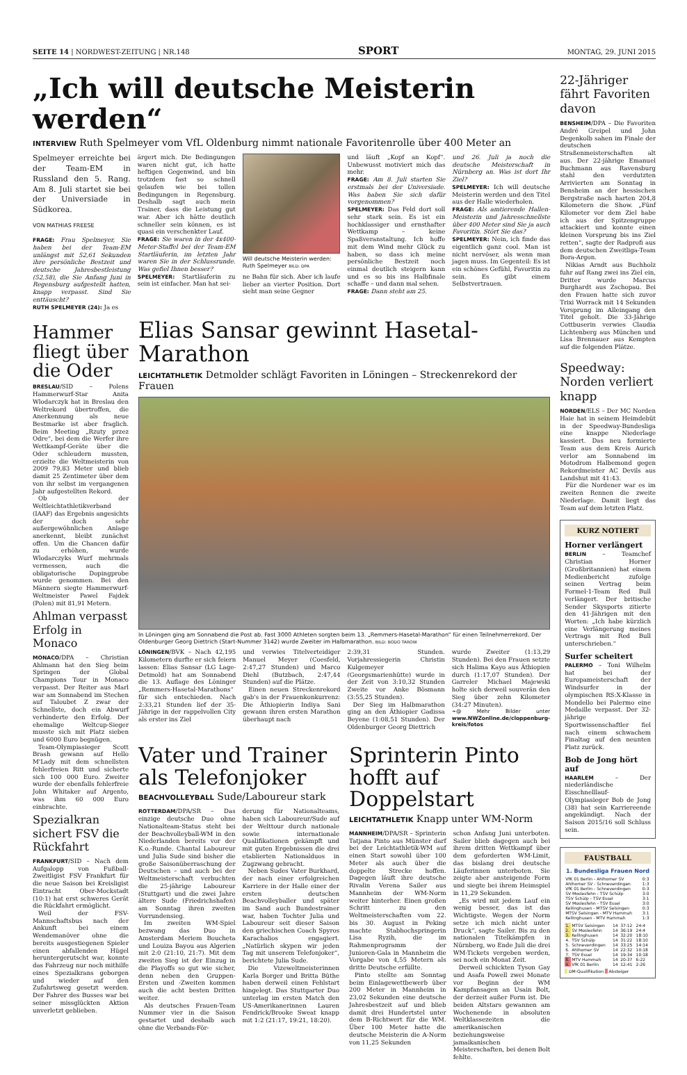SEITE 14 | NORDWEST-ZEITUNG | NR.148 SPORT MONTAG, 29. JUNI 2015
„Ich will deutsche Meisterin werden“
INTERVIEW Ruth Spelmeyer vom VfL Oldenburg nimmt nationale Favoritenrolle über 400 Meter an
Spelmeyer erreichte bei der Team-EM in Russland den 5. Rang. Am 8. Juli startet sie bei der Universiade in Südkorea.
VON MATHIAS FREESE
FRAGE: Frau Spelmeyer, Sie haben bei der Team-EM unlängst mit 52,61 Sekunden ihre persönliche Bestzeit und deutsche Jahresbestleistung (52,58), die Sie Anfang Juni in Regensburg aufgestellt hatten, knapp verpasst. Sind Sie enttäuscht?
RUTH SPELMEYER (24): Ja es
ärgert mich. Die Bedingungen waren nicht gut, ich hatte heftigen Gegenwind, und bin trotzdem fast so schnell gelaufen wie bei tollen Bedingungen in Regensburg. Deshalb sagt auch mein Trainer, dass die Leistung gut war. Aber ich hätte deutlich schneller sein können, es ist quasi ein verschenkter Lauf.
FRAGE: Sie waren in der 4x400-Meter-Staffel bei der Team-EM Startläuferin, im letzten Jahr waren Sie in der Schlussrunde. Was gefiel Ihnen besser?
SPELMEYER: Startläuferin zu sein ist einfacher. Man hat sei-
Will deutsche Meisterin werden: Ruth Spelmeyer BILD: DPA
ne Bahn für sich. Aber ich laufe lieber an vierter Position. Dort sieht man seine Gegner
und läuft „Kopf an Kopf“. Unbewusst motiviert mich das mehr.
FRAGE: Am 8. Juli starten Sie erstmals bei der Universiade. Was haben Sie sich dafür vorgenommen?
SPELMEYER: Das Feld dort soll sehr stark sein. Es ist ein hochklassiger und ernsthafter Wettkamp – keine Spaßveranstaltung. Ich hoffe mit dem Wind mehr Glück zu haben, so dass ich meine persönliche Bestzeit noch einmal deutlich steigern kann und es so bis ins Halbfinale schaffe – und dann mal sehen.
FRAGE: Dann steht am 25.
und 26. Juli ja noch die deutsche Meisterschaft in Nürnberg an. Was ist dort Ihr Ziel?
SPELMEYER: Ich will deutsche Meisterin werden und den Titel aus der Halle wiederholen.
FRAGE: Als amtierende Hallen-Meisterin und Jahresschnellste über 400 Meter sind Sie ja auch Favoritin. Stört Sie das?
SPELMEYER: Nein, ich finde das eigentlich ganz cool. Man ist nicht nervöser, als wenn man jagen muss. Im Gegenteil: Es ist ein schönes Gefühl, Favoritin zu sein. Es gibt einem Selbstvertrauen.
Hammer fliegt über die Oder
BRESLAU/SID – Polens Hammerwurf-Star Anita Wlodarczyk hat in Breslau den Weltrekord übertroffen, die Anerkennung als neue Bestmarke ist aber fraglich. Beim Meeting „Rzuty przez Odre“, bei dem die Werfer ihre Wettkampf-Geräte über die Oder schleudern mussten, erzielte die Weltmeisterin von 2009 79,83 Meter und blieb damit 25 Zentimeter über dem von ihr selbst im vergangenen Jahr aufgestellten Rekord.
Ob der Weltleichtathletikverband (IAAF) das Ergebnis angesichts der doch sehr außergewöhnlichen Anlage anerkennt, bleibt zunächst offen. Um die Chancen dafür zu erhöhen, wurde Wlodarczyks Wurf mehrmals vermessen, auch die obligatorische Dopingprobe wurde genommen. Bei den Männern siegte Hammerwurf-Weltmeister Pawel Fajdek (Polen) mit 81,91 Metern.
Ahlman verpasst Erfolg in Monaco
MONACO/DPA – Christian Ahlmann hat den Sieg beim Springen der Global Champions Tour in Monaco verpasst. Der Reiter aus Marl war am Sonnabend im Stechen auf Taloubet Z zwar der Schnellste, doch ein Abwurf verhinderte den Erfolg. Der ehemalige Weltcup-Sieger musste sich mit Platz sieben und 6000 Euro begnügen.
Team-Olympiasieger Scott Brash gewann auf Hello M'Lady mit dem schnellsten fehlerfreien Ritt und sicherte sich 100 000 Euro. Zweiter wurde der ebenfalls fehlerfreie John Whitaker auf Argento, was ihm 60 000 Euro einbrachte.
Spezialkran sichert FSV die Rückfahrt
FRANKFURT/SID – Nach dem Aufgalopp von Fußball-Zweitligist FSV Frankfurt für die neue Saison bei Kreisligist Eintracht Ober-Mockstadt (10:1) hat erst schweres Gerät die Rückfahrt ermöglicht.
Weil der FSV-Mannschaftsbus nach der Ankunft bei einem Wendemanöver ohne die bereits ausgestiegenen Spieler einen abfallenden Hügel heruntergerutscht war, konnte das Fahrzeug nur noch mithilfe eines Spezialkrans geborgen und wieder auf den Zufahrtsweg gesetzt werden. Der Fahrer des Busses war bei seiner missglückten Aktion unverletzt geblieben.
Elias Sansar gewinnt Hasetal-Marathon
LEICHTATHLETIK Detmolder schlägt Favoriten in Löningen – Streckenrekord der Frauen
In Löningen ging am Sonnabend die Post ab. Fast 3000 Athleten sorgten beim 13. „Remmers-Hasetal-Marathon“ für einen Teilnehmerrekord. Der Oldenburger Georg Diettrich (Start-Nummer 3142) wurde Zweiter im Halbmarathon. BILD: BODO TAROW
LÖNINGEN/BVK – Nach 42,195 Kilometern durfte er sich feiern lassen: Elias Sansar (LG Lage-Detmold) hat am Sonnabend die 13. Auflage des Löninger „Remmers-Hasetal-Marathons“ für sich entschieden. Nach 2:33,21 Stunden lief der 35-Jährige in der rappelvollen City als erster ins Ziel
und verwies Titelverteidiger Manuel Meyer (Coesfeld, 2:47,27 Stunden) und Marco Diehl (Butzbach, 2:47,44 Stunden) auf die Plätze.
Einen neuen Streckenrekord gab's in der Frauenkonkurrenz: Die Äthiopierin Indiya Sani gewann ihren ersten Marathon überhaupt nach
2:39,31 Stunden. Vorjahressiegerin Christin Kulgemeyer (Georgsmarienhütte) wurde in der Zeit von 3:10,32 Stunden Zweite vor Anke Bösmann (3:55,25 Stunden).
Der Sieg im Halbmarathon ging an den Äthiopier Gadissa Beyene (1:08,51 Stunden). Der Oldenburger Georg Diettrich
wurde Zweiter (1:13,29 Stunden). Bei den Frauen setzte sich Halima Kayo aus Äthiopien durch (1:17,07 Stunden). Der Garreler Michael Majewski holte sich derweil souverän den Sieg über zehn Kilometer (34:27 Minuten).
➛@ Mehr Bilder unter www.NWZonline.de/cloppenburg-kreis/fotos
Vater und Trainer als Telefonjoker
BEACHVOLLEYBALL Sude/Laboureur stark
ROTTERDAM/DPA/SR – Das einzige deutsche Duo ohne Nationalteam-Status steht bei der Beachvolleyball-WM in den Niederlanden bereits vor der K.o.-Runde. Chantal Laboureur und Julia Sude sind bisher die große Saisonüberraschung der Deutschen – und auch bei der Weltmeisterschaft verbuchten die 25-jährige Laboureur (Stuttgart) und die zwei Jahre ältere Sude (Friedrichshafen) am Sonntag ihren zweiten Vorrundensieg.
Im zweiten WM-Spiel bezwang das Duo in Amsterdam Meriem Boucheta und Louiza Bayou aus Algerien mit 2:0 (21:10, 21:7). Mit dem zweiten Sieg ist der Einzug in die Playoffs so gut wie sicher, denn neben den Gruppen-Ersten und -Zweiten kommen auch die acht besten Dritten weiter.
Als deutsches Frauen-Team Nummer vier in die Saison gestartet und deshalb auch ohne die Verbands-För-
derung für Nationalteams, haben sich Laboureur/Sude auf der Welttour durch nationale sowie internationale Qualifikationen gekämpft und mit guten Ergebnissen die drei etablierten Nationalduos in Zugzwang gebracht.
Neben Sudes Vater Burkhard, der nach einer erfolgreichen Karriere in der Halle einer der ersten deutschen Beachvolleyballer und später im Sand auch Bundestrainer war, haben Tochter Julia und Laboureur seit dieser Saison den griechischen Coach Spyros Karachalios engagiert. „Natürlich skypen wir jeden Tag mit unserem Telefonjoker“, berichtete Julia Sude.
Die Vizeweltmeisterinnen Karla Borger und Britta Büthe haben derweil einen Fehlstart hingelegt. Das Stuttgarter Duo unterlag im ersten Match den US-Amerikanerinnen Lauren Fendrick/Brooke Sweat knapp mit 1:2 (21:17, 19:21, 18:20).
Sprinterin Pinto hofft auf Doppelstart
LEICHTATHLETIK Knapp unter WM-Norm
MANNHEIM/DPA/SR – Sprinterin Tatjana Pinto aus Münster darf bei der Leichtathletik-WM auf einen Start sowohl über 100 Meter als auch über die doppelte Strecke hoffen. Dagegen läuft ihre deutsche Rivalin Verena Sailer aus Mannheim der WM-Norm weiter hinterher. Einen großen Schritt zu den Weltmeisterschaften vom 22. bis 30. August in Peking machte Stabhochspringerin Lisa Ryzih, die im Rahmenprogramm der Junioren-Gala in Mannheim die Vorgabe von 4,55 Metern als dritte Deutsche erfüllte.
Pinto stellte am Sonntag beim Einlagewettbewerb über 200 Meter in Mannheim in 23,02 Sekunden eine deutsche Jahresbestzeit auf und blieb damit drei Hundertstel unter dem B-Richtwert für die WM. Über 100 Meter hatte die deutsche Meisterin die A-Norm von 11,25 Sekunden
schon Anfang Juni unterboten. Sailer blieb dagegen auch bei ihrem dritten Wettkampf über dem geforderten WM-Limit, das bislang drei deutsche Läuferinnen unterboten. Sie zeigte aber ansteigende Form und siegte bei ihrem Heimspiel in 11,29 Sekunden.
„Es wird mit jedem Lauf ein wenig besser, das ist das Wichtigste. Wegen der Norm setze ich mich nicht unter Druck“, sagte Sailer. Bis zu den nationalen Titelkämpfen in Nürnberg, wo Ende Juli die drei WM-Tickets vergeben werden, sei noch ein Monat Zeit.
Derweil schickten Tyson Gay und Asafa Powell zwei Monate vor Beginn der WM Kampfansagen an Usain Bolt, der derzeit außer Form ist. Die beiden Altstars gewannen am Wochenende in absoluten Weltklassezeiten die amerikanischen beziehungsweise jamaikanischen Meisterschaften, bei denen Bolt fehlte.
22-Jähriger fährt Favoriten davon
BENSHEIM/DPA – Die Favoriten André Greipel und John Degenkolb sahen im Finale der deutschen Straßenmeisterschaften alt aus. Der 22-jährige Emanuel Buchmann aus Ravensburg stahl den verdutzten Arrivierten am Sonntag in Bensheim an der hessischen Bergstraße nach harten 204,8 Kilometern die Show. „Fünf Kilometer vor dem Ziel habe ich aus der Spitzengruppe attackiert und konnte einen kleinen Vorsprung bis ins Ziel retten“, sagte der Radprofi aus dem deutschen Zweitliga-Team Bora-Argon.
Nikias Arndt aus Buchholz fuhr auf Rang zwei ins Ziel ein, Dritter wurde Marcus Burghardt aus Zschopau. Bei den Frauen hatte sich zuvor Trixi Worrack mit 14 Sekunden Vorsprung im Alleingang den Titel geholt. Die 33-Jährige Cottbuserin verwies Claudia Lichtenberg aus München und Lisa Brennauer aus Kempten auf die folgenden Plätze.
Speedway: Norden verliert knapp
NORDEN/ELS – Der MC Norden Haie hat in seinem Heimdebüt in der Speedway-Bundesliga eine knappe Niederlage kassiert. Das neu formierte Team aus dem Kreis Aurich verlor am Sonnabend im Motodrom Halbemond gegen Rekordmeister AC Devils aus Landshut mit 41:43.
Für die Nordener war es im zweiten Rennen die zweite Niederlage. Damit liegt das Team auf dem letzten Platz.
KURZ NOTIERT
Horner verlängert
BERLIN – Teamchef Christian Horner (Großbritannien) hat einem Medienbericht zufolge seinen Vertrag beim Formel-1-Team Red Bull verlängert. Der britische Sender Skysports zitierte den 41-Jährigen mit den Worten: „Ich habe kürzlich eine Verlängerung meines Vertrags mit Red Bull unterschrieben.“
Surfer scheitert
PALERMO – Toni Wilhelm hat bei der Europameisterschaft der Windsurfer in der olympischen RS:X-Klasse in Mondello bei Palermo eine Medaille verpasst. Der 32-jährige Sportwissenschaftler fiel nach einem schwachem Finaltag auf den neunten Platz zurück.
Bob de Jong hört auf
HAARLEM – Der niederländische Eisschnelllauf-Olympiasieger Bob de Jong (38) hat sein Karriereende angekündigt. Nach der Saison 2015/16 soll Schluss sein.
FAUSTBALL
1. Bundesliga Frauen Nord
| VfK 01 Berlin - Ahlhorner SV | 0:3 |
| Ahlhorner SV - Schneverdingen | 1:3 |
| VfK 01 Berlin - Schneverdingen | 0:3 |
| SV Moslesfehn - TSV Schülp | 3:0 |
| TSV Schülp - TSV Essel | 3:1 |
| SV Moslesfehn - TSV Essel | 3:0 |
| Kellinghusen - MTSV Selsingen | 0:3 |
| MTSV Selsingen - MTV Hammah | 3:1 |
| Kellinghusen - MTV Hammah | 1:3 |
| 1. | MTSV Selsingen | 14 | 37:12 | 24:4 |
| 2. | SV Moslesfehn | 14 | 36:19 | 24:4 |
| 3. | Kellinghusen | 14 | 32:20 | 18:10 |
| 4. | TSV Schülp | 14 | 31:22 | 18:10 |
| 5. | Schneverdingen | 14 | 33:25 | 14:14 |
| 6. | Ahlhorner SV | 14 | 22:32 | 10:18 |
| 7. | TSV Essel | 14 | 19:34 | 10:18 |
| 8. | MTV Hammah | 14 | 20:37 | 6:22 |
| 9. | VfK 01 Berlin | 14 | 12:41 | 2:26 |
DM-Qualifikation Absteiger